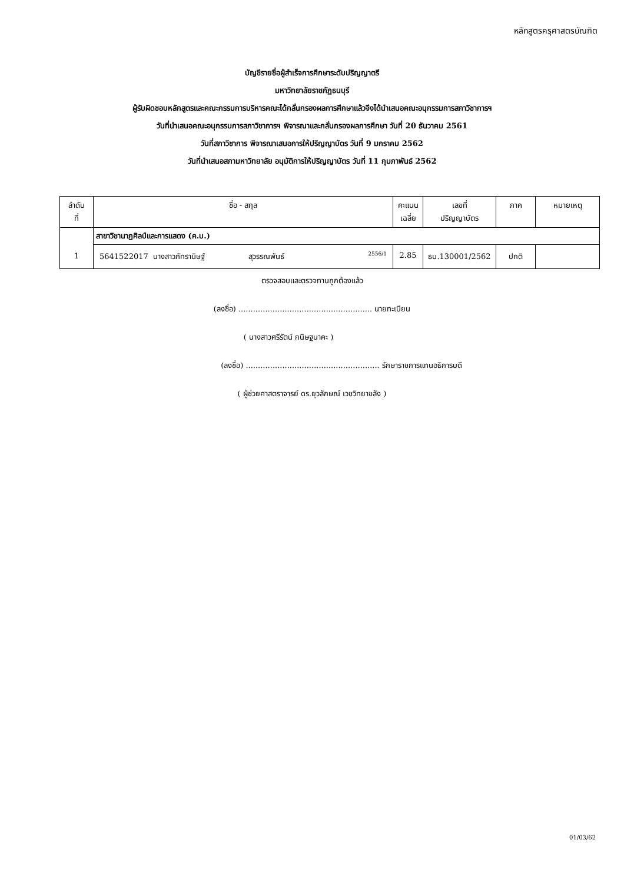หลักสูตรครุศาสตรบัณฑิต
บัญชีรายชื่อผู้สำเร็จการศึกษาระดับปริญญาตรี
มหาวิทยาลัยราชภัฏธนบุรี
ผู้รับผิดชอบหลักสูตรและคณะกรรมการบริหารคณะได้กลั่นกรองผลการศึกษาแล้วจึงได้นำเสนอคณะอนุกรรมการสภาวิชาการฯ
วันที่นำเสนอคณะอนุกรรมการสภาวิชาการฯ พิจารณาและกลั่นกรองผลการศึกษา วันที่ 20 ธันวาคม 2561
วันที่สภาวิชาการ พิจารณาเสนอการให้ปริญญาบัตร วันที่ 9 มกราคม 2562
วันที่นำเสนอสภามหาวิทยาลัย อนุมัติการให้ปริญญาบัตร วันที่ 11 กุมภาพันธ์ 2562
| ลำดับ ที่ | ชื่อ - สกุล | คะแนน เฉลี่ย | เลขที่ ปริญญาบัตร | ภาค | หมายเหตุ |
| --- | --- | --- | --- | --- | --- |
| 1 | สาขาวิชานาฏศิลป์และการแสดง (ค.บ.) | | | | |
| | 5641522017 นางสาวภัทรานิษฐ์ สุวรรณพันธ์ 2556/1 | 2.85 | ธบ.130001/2562 | ปกติ | |
ตรวจสอบและตรวจทานถูกต้องแล้ว
(ลงชื่อ) ....................................................... นายทะเบียน
( นางสาวศรีรัตน์ กนิษฐนาคะ )
(ลงชื่อ) ....................................................... รักษาราชการแทนอธิการบดี
( ผู้ช่วยศาสตราจารย์ ดร.ยุวลักษณ์ เวชวิทยาขลัง )
01/03/62